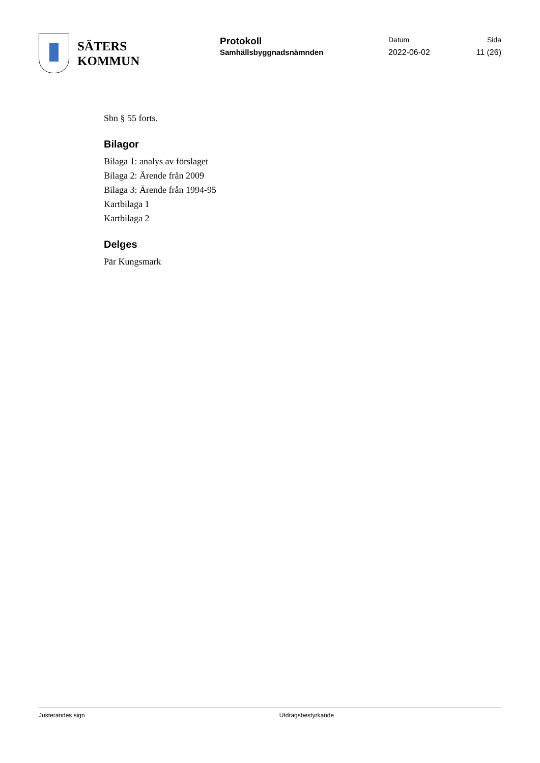SÄTERS
KOMMUN
Protokoll
Samhällsbyggnadsnämnden
Datum
2022-06-02
Sida
11 (26)
Sbn § 55 forts.
Bilagor
Bilaga 1: analys av förslaget
Bilaga 2: Ärende från 2009
Bilaga 3: Ärende från 1994-95
Kartbilaga 1
Kartbilaga 2
Delges
Pär Kungsmark
Justerandes sign Utdragsbestyrkande